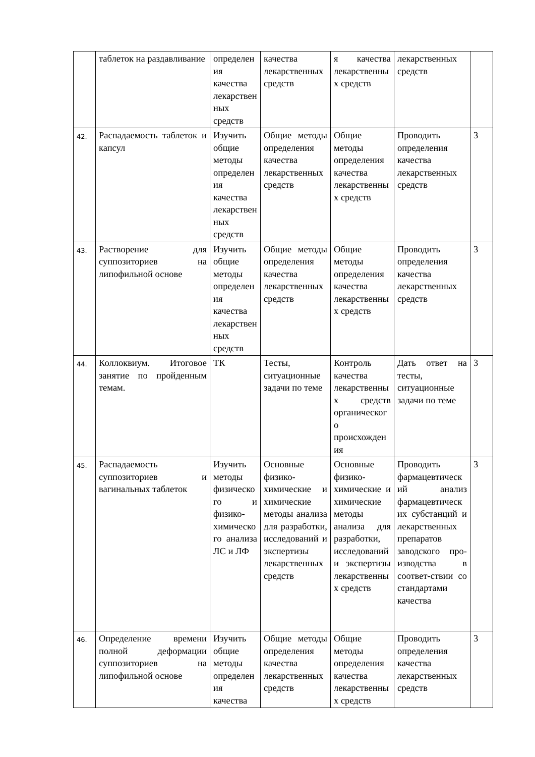| | таблеток на раздавливание | определения качества лекарственных средств | качества лекарственных средств | я качества лекарственных средств | лекарственных средств | |
| 42. | Распадаемость таблеток и капсул | Изучить общие методы определения качества лекарственных средств | Общие методы определения качества лекарственных средств | Общие методы определения качества лекарственных средств | Проводить определения качества лекарственных средств | 3 |
| 43. | Растворение для суппозиториев на липофильной основе | Изучить общие методы определения качества лекарственных средств | Общие методы определения качества лекарственных средств | Общие методы определения качества лекарственных средств | Проводить определения качества лекарственных средств | 3 |
| 44. | Коллоквиум. Итоговое занятие по пройденным темам. | ТК | Тесты, ситуационные задачи по теме | Контроль качества лекарственных средств органического происхождения | Дать ответ на тесты, ситуационные задачи по теме | 3 |
| 45. | Распадаемость суппозиториев и вагинальных таблеток | Изучить методы физического и физико-химического анализа ЛС и ЛФ | Основные физико-химические и химические методы анализа для разработки, исследований и экспертизы лекарственных средств | Основные физико-химические и химические методы анализа для разработки, исследований и экспертизы лекарственных средств | Проводить фармацевтический анализ фармацевтических субстанций и лекарственных препаратов заводского про-изводства в соответ-ствии со стандартами качества | 3 |
| 46. | Определение времени полной деформации суппозиториев на липофильной основе | Изучить общие методы определения качества | Общие методы определения качества лекарственных средств | Общие методы определения качества лекарственных средств | Проводить определения качества лекарственных средств | 3 |